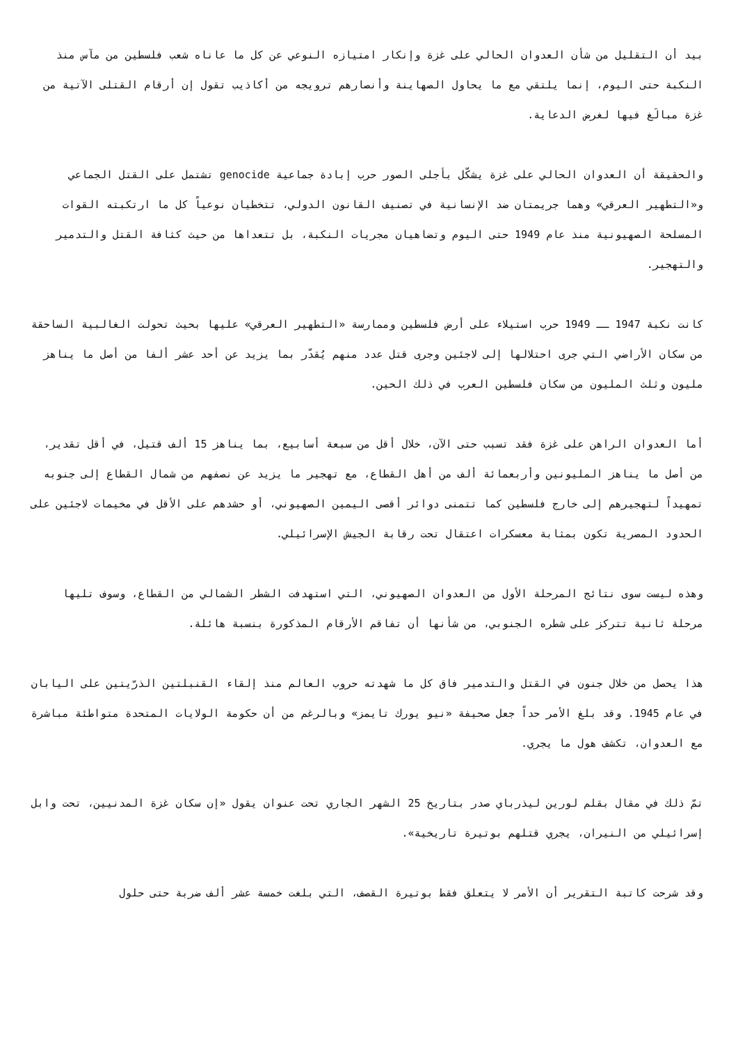بيد أن التقليل من شأن العدوان الحالي على غزة وإنكار امتيازه النوعي عن كل ما عاناه شعب فلسطين من مآس منذ النكبة حتى اليوم، إنما يلتقي مع ما يحاول الصهاينة وأنصارهم ترويجه من أكاذيب تقول إن أرقام القتلى الآتية من غزة مبالَغ فيها لغرض الدعاية.
والحقيقة أن العدوان الحالي على غزة يشكّل بأجلى الصور حرب إبادة جماعية genocide تشتمل على القتل الجماعي و«التطهير العرقي» وهما جريمتان ضد الإنسانية في تصنيف القانون الدولي، تتخطيان نوعياً كل ما ارتكبته القوات المسلحة الصهيونية منذ عام 1949 حتى اليوم وتضاهيان مجريات النكبة، بل تتعداها من حيث كثافة القتل والتدمير والتهجير.
كانت نكبة 1947 ــ 1949 حرب استيلاء على أرض فلسطين وممارسة «التطهير العرقي» عليها بحيث تحولت الغالبية الساحقة من سكان الأراضي التي جرى احتلالها إلى لاجئين وجرى قتل عدد منهم يُقدّر بما يزيد عن أحد عشر ألفا من أصل ما يناهز مليون وثلث المليون من سكان فلسطين العرب في ذلك الحين.
أما العدوان الراهن على غزة فقد تسبب حتى الآن، خلال أقل من سبعة أسابيع، بما يناهز 15 ألف قتيل، في أقل تقدير، من أصل ما يناهز المليونين وأربعمائة ألف من أهل القطاع، مع تهجير ما يزيد عن نصفهم من شمال القطاع إلى جنوبه تمهيداً لتهجيرهم إلى خارج فلسطين كما تتمنى دوائر أقصى اليمين الصهيوني، أو حشدهم على الأقل في مخيمات لاجئين على الحدود المصرية تكون بمثابة معسكرات اعتقال تحت رقابة الجيش الإسرائيلي.
وهذه ليست سوى نتائج المرحلة الأول من العدوان الصهيوني، التي استهدفت الشطر الشمالي من القطاع، وسوف تليها مرحلة ثانية تتركز على شطره الجنوبي، من شأنها أن تفاقم الأرقام المذكورة بنسبة هائلة.
هذا يحصل من خلال جنون في القتل والتدمير فاق كل ما شهدته حروب العالم منذ إلقاء القنبلتين الذرّيتين على اليابان في عام 1945. وقد بلغ الأمر حداً جعل صحيفة «نيو يورك تايمز» وبالرغم من أن حكومة الولايات المتحدة متواطئة مباشرة مع العدوان، تكشف هول ما يجري.
تمّ ذلك في مقال بقلم لورين ليذرباي صدر بتاريخ 25 الشهر الجاري تحت عنوان يقول «إن سكان غزة المدنيين، تحت وابل إسرائيلي من النيران، يجري قتلهم بوتيرة تاريخية».
وقد شرحت كاتبة التقرير أن الأمر لا يتعلق فقط بوتيرة القصف، التي بلغت خمسة عشر ألف ضربة حتى حلول